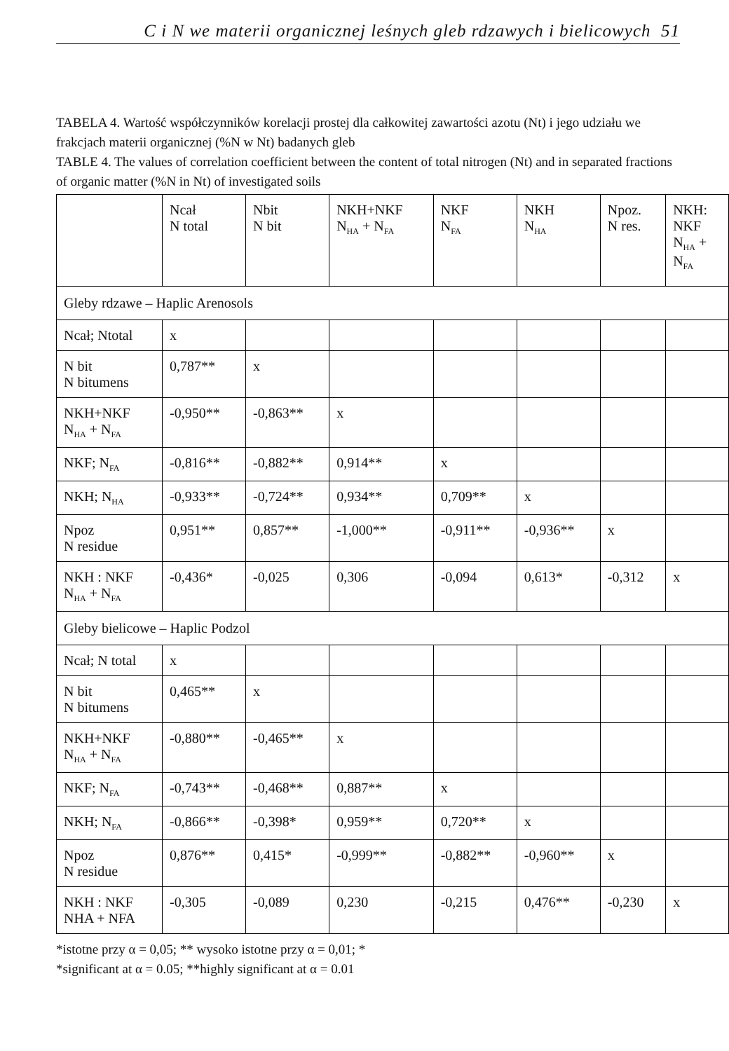C i N we materii organicznej leśnych gleb rdzawych i bielicowych 51
TABELA 4. Wartość współczynników korelacji prostej dla całkowitej zawartości azotu (Nt) i jego udziału we frakcjach materii organicznej (%N w Nt) badanych gleb
TABLE 4. The values of correlation coefficient between the content of total nitrogen (Nt) and in separated fractions of organic matter (%N in Nt) of investigated soils
| | Ncał N total | Nbit N bit | NKH+NKF N<sub>HA</sub> + N<sub>FA</sub> | NKF N<sub>FA</sub> | NKH N<sub>HA</sub> | Npoz. N res. | NKH: NKF N<sub>HA</sub> + N<sub>FA</sub> |
| --- | --- | --- | --- | --- | --- | --- | --- |
| Gleby rdzawe – Haplic Arenosols | | | | | | | |
| Ncał; Ntotal | x | | | | | | |
| N bit N bitumens | 0,787** | x | | | | | |
| NKH+NKF N<sub>HA</sub> + N<sub>FA</sub> | -0,950** | -0,863** | x | | | | |
| NKF; N<sub>FA</sub> | -0,816** | -0,882** | 0,914** | x | | | |
| NKH; N<sub>HA</sub> | -0,933** | -0,724** | 0,934** | 0,709** | x | | |
| Npoz N residue | 0,951** | 0,857** | -1,000** | -0,911** | -0,936** | x | |
| NKH : NKF N<sub>HA</sub> + N<sub>FA</sub> | -0,436* | -0,025 | 0,306 | -0,094 | 0,613* | -0,312 | x |
| Gleby bielicowe – Haplic Podzol | | | | | | | |
| Ncał; N total | x | | | | | | |
| N bit N bitumens | 0,465** | x | | | | | |
| NKH+NKF N<sub>HA</sub> + N<sub>FA</sub> | -0,880** | -0,465** | x | | | | |
| NKF; N<sub>FA</sub> | -0,743** | -0,468** | 0,887** | x | | | |
| NKH; N<sub>FA</sub> | -0,866** | -0,398* | 0,959** | 0,720** | x | | |
| Npoz N residue | 0,876** | 0,415* | -0,999** | -0,882** | -0,960** | x | |
| NKH : NKF NHA + NFA | -0,305 | -0,089 | 0,230 | -0,215 | 0,476** | -0,230 | x |
*istotne przy α = 0,05; ** wysoko istotne przy α = 0,01; *
*significant at α = 0.05; **highly significant at α = 0.01